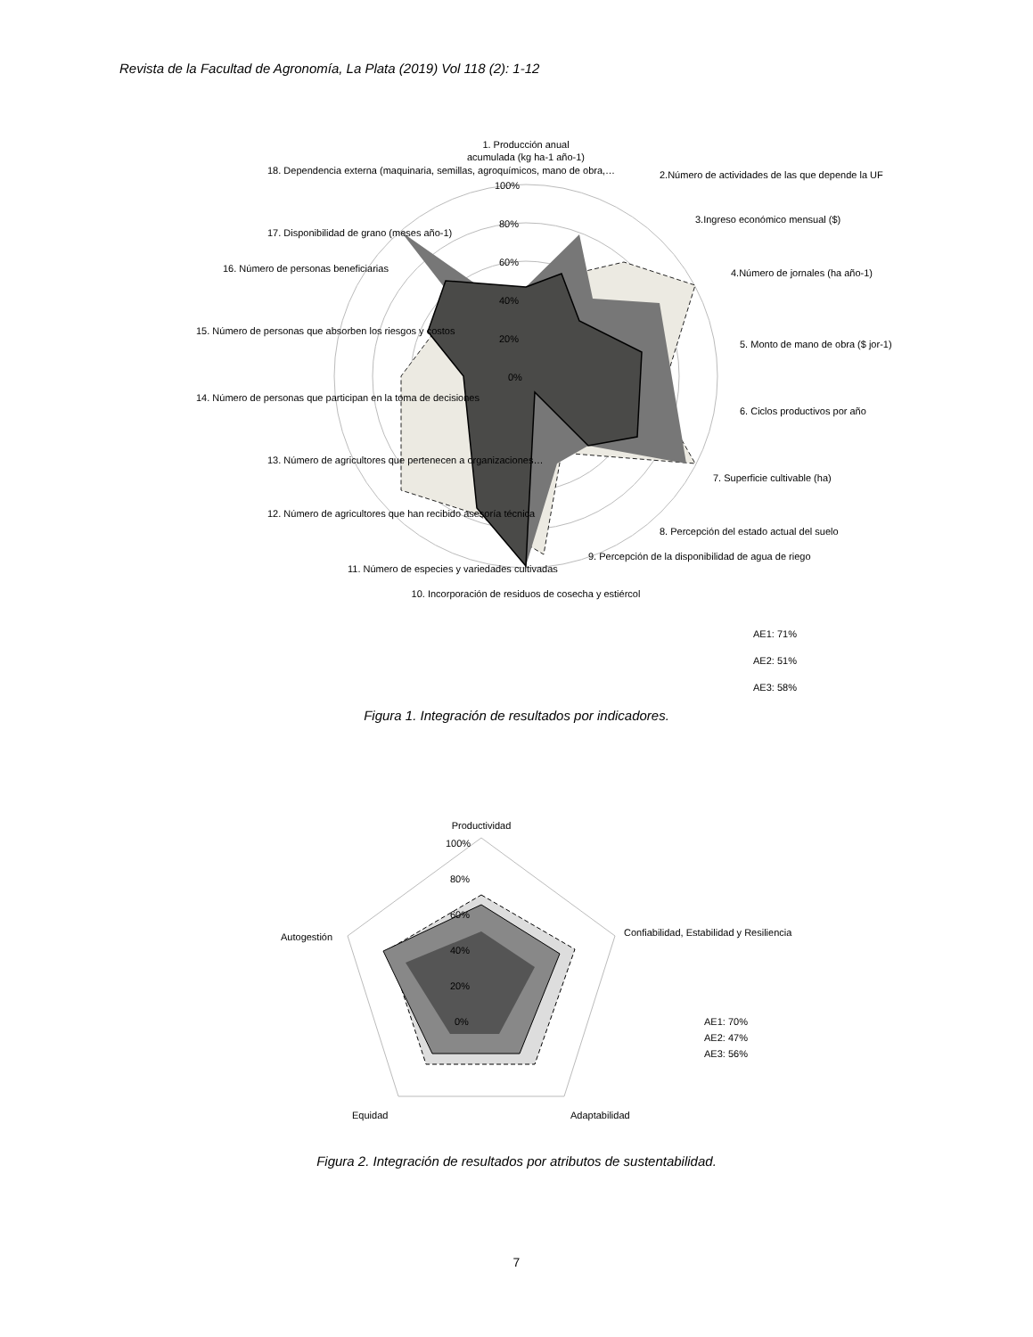Revista de la Facultad de Agronomía, La Plata (2019) Vol 118 (2): 1-12
1. Producción anual
acumulada (kg ha-1 año-1)
2.Número de actividades de las que depende la UF
3.Ingreso económico mensual ($)
4.Número de jornales (ha año-1)
5. Monto de mano de obra ($ jor-1)
6. Ciclos productivos por año
7. Superficie cultivable (ha)
8. Percepción del estado actual del suelo
9. Percepción de la disponibilidad de agua de riego
10. Incorporación de residuos de cosecha y estiércol
11. Número de especies y variedades cultivadas
12. Número de agricultores que han recibido asesoría técnica
13. Número de agricultores que pertenecen a organizaciones…
14. Número de personas que participan en la toma de decisiones
15. Número de personas que absorben los riesgos y costos
16. Número de personas beneficiarias
17. Disponibilidad de grano (meses año-1)
18. Dependencia externa (maquinaria, semillas, agroquímicos, mano de obra,…
100%
80%
60%
40%
20%
0%
AE1: 71%
AE2: 51%
AE3: 58%
Figura 1. Integración de resultados por indicadores.
Productividad
Confiabilidad, Estabilidad y Resiliencia
Adaptabilidad
Equidad
Autogestión
100%
80%
60%
40%
20%
0%
AE1: 70%
AE2: 47%
AE3: 56%
Figura 2. Integración de resultados por atributos de sustentabilidad.
7